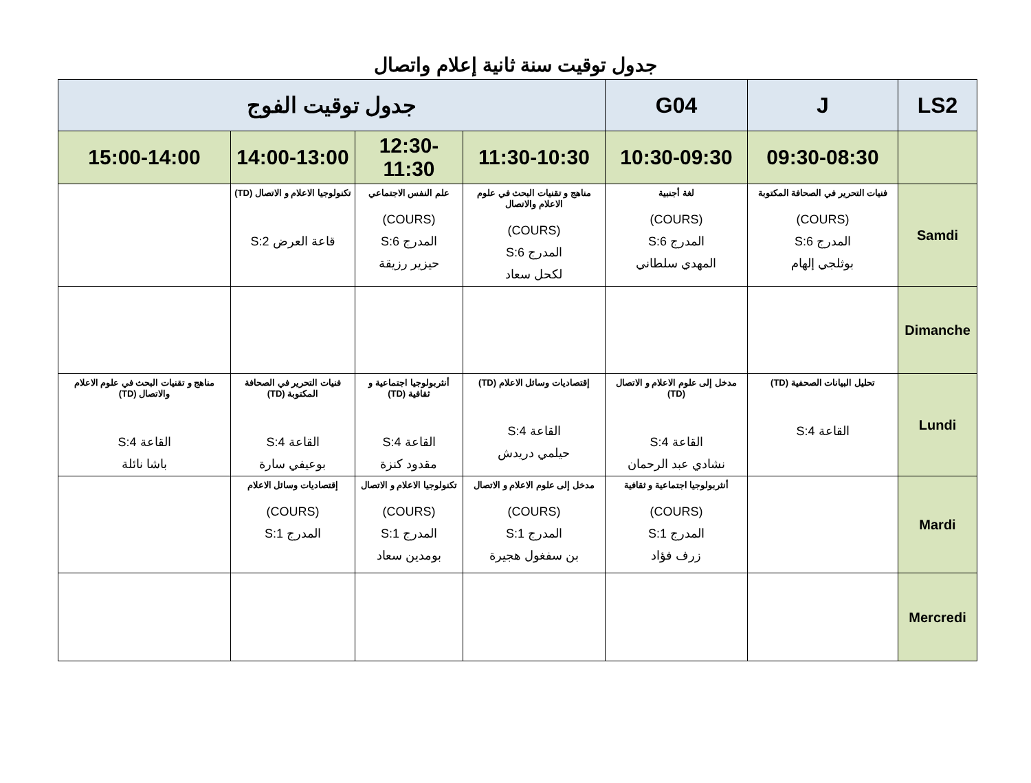جدول توقيت سنة ثانية إعلام واتصال
| LS2 | J | G04 | جدول توقيت الفوج | | | |
| --- | --- | --- | --- | --- | --- | --- |
| | 09:30-08:30 | 10:30-09:30 | 11:30-10:30 | 12:30-11:30 | 14:00-13:00 | 15:00-14:00 |
| Samdi | فنيات التحرير في الصحافة المكتوبة (COURS) المدرج S:6 بوثلجي إلهام | لغة أجنبية (COURS) المدرج S:6 المهدي سلطاني | مناهج و تقنيات البحث في علوم الاعلام والاتصال (COURS) المدرج S:6 لكحل سعاد | علم النفس الاجتماعي (COURS) المدرج S:6 حيزير رزيقة | تكنولوجيا الاعلام و الاتصال (TD) قاعة العرض S:2 | |
| Dimanche | | | | | | |
| Lundi | تحليل البيانات الصحفية (TD) القاعة S:4 | مدخل إلى علوم الاعلام و الاتصال (TD) القاعة S:4 نشادي عبد الرحمان | إقتصاديات وسائل الاعلام (TD) القاعة S:4 حيلمي دريدش | أنثربولوجيا اجتماعية و ثقافية (TD) القاعة S:4 مقدود كنزة | فنيات التحرير في الصحافة المكتوبة (TD) القاعة S:4 بوعيفي سارة | مناهج و تقنيات البحث في علوم الاعلام والاتصال (TD) القاعة S:4 باشا نائلة |
| Mardi | | أنثربولوجيا اجتماعية و ثقافية (COURS) المدرج S:1 زرف فؤاد | مدخل إلى علوم الاعلام و الاتصال (COURS) المدرج S:1 بن سفغول هجيرة | تكنولوجيا الاعلام و الاتصال (COURS) المدرج S:1 بومدين سعاد | إقتصاديات وسائل الاعلام (COURS) المدرج S:1 | |
| Mercredi | | | | | | |